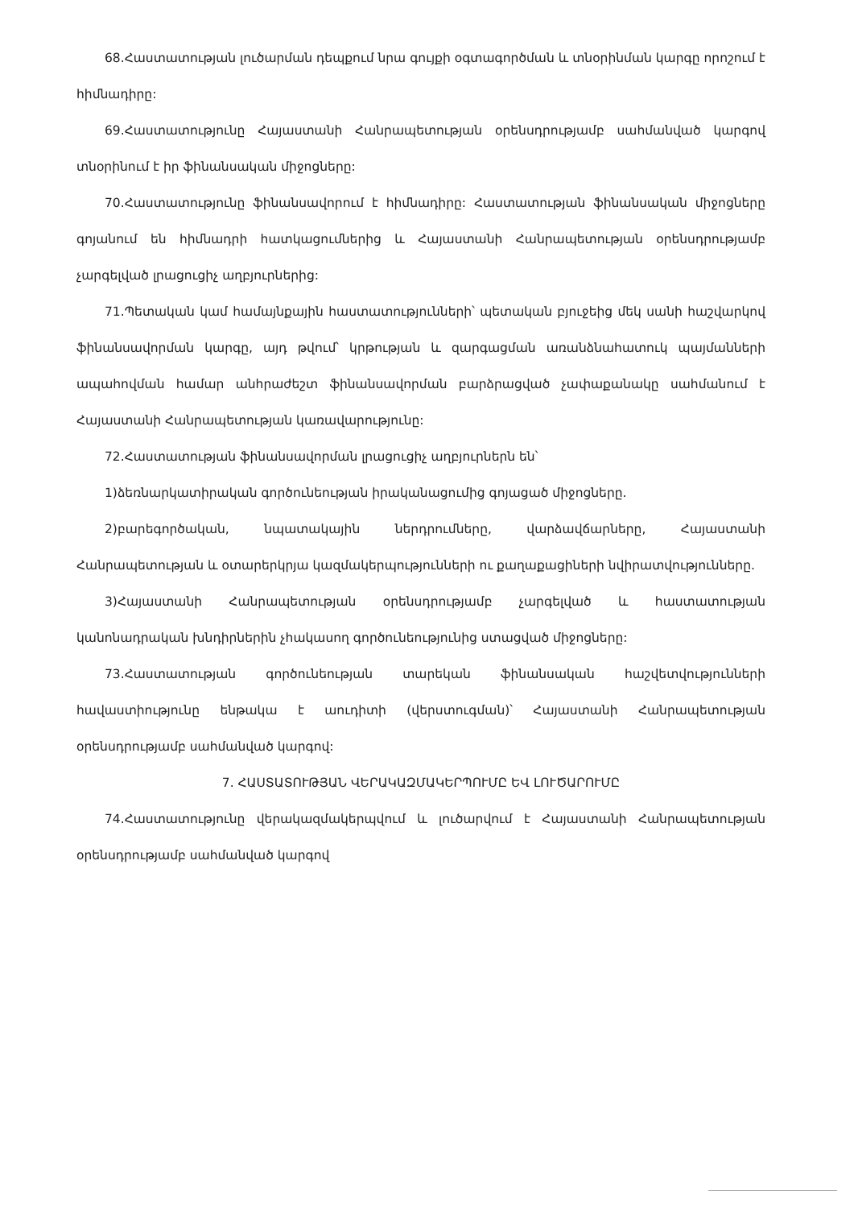68.Հաստատության լուծարման դեպքում նրա գույքի օգտագործման և տնօրինման կարգը որոշում է հիմնադիրը:
69.Հաստատությունը Հայաստանի Հանրապետության օրենսդրությամբ սահմանված կարգով տնօրինում է իր ֆինանսական միջոցները:
70.Հաստատությունը ֆինանսավորում է հիմնադիրը: Հաստատության ֆինանսական միջոցները գոյանում են հիմնադրի հատկացումներից և Հայաստանի Հանրապետության օրենսդրությամբ չարգելված լրացուցիչ աղբյուրներից:
71.Պետական կամ համայնքային հաստատությունների՝ պետական բյուջեից մեկ սանի հաշվարկով ֆինանսավորման կարգը, այդ թվում՝ կրթության և զարգացման առանձնահատուկ պայմանների ապահովման համար անհրաժեշտ ֆինանսավորման բարձրացված չափաքանակը սահմանում է Հայաստանի Հանրապետության կառավարությունը:
72.Հաստատության ֆինանսավորման լրացուցիչ աղբյուրներն են՝
1)ձեռնարկատիրական գործունեության իրականացումից գոյացած միջոցները.
2)բարեգործական, նպատակային ներդրումները, վարձավճարները, Հայաստանի Հանրապետության և օտարերկրյա կազմակերպությունների ու քաղաքացիների նվիրատվությունները.
3)Հայաստանի Հանրապետության օրենսդրությամբ չարգելված և հաստատության կանոնադրական խնդիրներին չհակասող գործունեությունից ստացված միջոցները:
73.Հաստատության գործունեության տարեկան ֆինանսական հաշվետվությունների հավաստիությունը ենթակա է աուդիտի (վերստուգման)՝ Հայաստանի Հանրապետության օրենսդրությամբ սահմանված կարգով:
7. ՀԱՍՏԱՏՈՒԹՅԱՆ ՎԵՐԱԿԱԶՄԱԿԵՐՊՈՒՄԸ ԵՎ ԼՈՒԾԱՐՈՒՄԸ
74.Հաստատությունը վերակազմակերպվում և լուծարվում է Հայաստանի Հանրապետության օրենսդրությամբ սահմանված կարգով